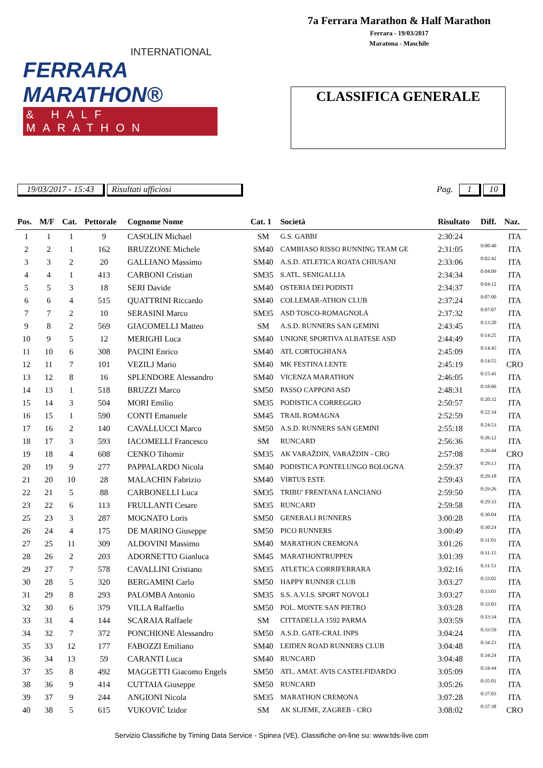7a Ferrara Marathon & Half Marathon
Ferrara - 19/03/2017
Maratona - Maschile
INTERNATIONAL
FERRARA MARATHON®
& HALF MARATHON
CLASSIFICA GENERALE
19/03/2017 - 15:43 Risultati ufficiosi Pag. 1 10
| Pos. | M/F | Cat. | Pettorale | Cognome Nome | Cat. 1 | Società | Risultato | Diff. | Naz. |
| --- | --- | --- | --- | --- | --- | --- | --- | --- | --- |
| 1 | 1 | 1 | 9 | CASOLIN Michael | SM | G.S. GABBI | 2:30:24 | | ITA |
| 2 | 2 | 1 | 162 | BRUZZONE Michele | SM40 | CAMBIASO RISSO RUNNING TEAM GE | 2:31:05 | 0:00:40 | ITA |
| 3 | 3 | 2 | 20 | GALLIANO Massimo | SM40 | A.S.D. ATLETICA ROATA CHIUSANI | 2:33:06 | 0:02:42 | ITA |
| 4 | 4 | 1 | 413 | CARBONI Cristian | SM35 | S.ATL. SENIGALLIA | 2:34:34 | 0:04:09 | ITA |
| 5 | 5 | 3 | 18 | SERI Davide | SM40 | OSTERIA DEI PODISTI | 2:34:37 | 0:04:12 | ITA |
| 6 | 6 | 4 | 515 | QUATTRINI Riccardo | SM40 | COLLEMAR-ATHON CLUB | 2:37:24 | 0:07:00 | ITA |
| 7 | 7 | 2 | 10 | SERASINI Marco | SM35 | ASD TOSCO-ROMAGNOLA | 2:37:32 | 0:07:07 | ITA |
| 9 | 8 | 2 | 569 | GIACOMELLI Matteo | SM | A.S.D. RUNNERS SAN GEMINI | 2:43:45 | 0:13:20 | ITA |
| 10 | 9 | 5 | 12 | MERIGHI Luca | SM40 | UNIONE SPORTIVA ALBATESE ASD | 2:44:49 | 0:14:25 | ITA |
| 11 | 10 | 6 | 308 | PACINI Enrico | SM40 | ATL CORTOGHIANA | 2:45:09 | 0:14:45 | ITA |
| 12 | 11 | 7 | 101 | VEZILJ Mario | SM40 | MK FESTINA LENTE | 2:45:19 | 0:14:55 | CRO |
| 13 | 12 | 8 | 16 | SPLENDORE Alessandro | SM40 | VICENZA MARATHON | 2:46:05 | 0:15:41 | ITA |
| 14 | 13 | 1 | 518 | BRUZZI Marco | SM50 | PASSO CAPPONI ASD | 2:48:31 | 0:18:06 | ITA |
| 15 | 14 | 3 | 504 | MORI Emilio | SM35 | PODISTICA CORREGGIO | 2:50:57 | 0:20:32 | ITA |
| 16 | 15 | 1 | 590 | CONTI Emanuele | SM45 | TRAIL ROMAGNA | 2:52:59 | 0:22:34 | ITA |
| 17 | 16 | 2 | 140 | CAVALLUCCI Marco | SM50 | A.S.D. RUNNERS SAN GEMINI | 2:55:18 | 0:24:53 | ITA |
| 18 | 17 | 3 | 593 | IACOMELLI Francesco | SM | RUNCARD | 2:56:36 | 0:26:12 | ITA |
| 19 | 18 | 4 | 608 | CENKO Tihomir | SM35 | AK VARAŽDIN, VARAŽDIN - CRO | 2:57:08 | 0:26:44 | CRO |
| 20 | 19 | 9 | 277 | PAPPALARDO Nicola | SM40 | PODISTICA PONTELUNGO BOLOGNA | 2:59:37 | 0:29:13 | ITA |
| 21 | 20 | 10 | 28 | MALACHIN Fabrizio | SM40 | VIRTUS ESTE | 2:59:43 | 0:29:18 | ITA |
| 22 | 21 | 5 | 88 | CARBONELLI Luca | SM35 | TRIBU' FRENTANA LANCIANO | 2:59:50 | 0:29:26 | ITA |
| 23 | 22 | 6 | 113 | FRULLANTI Cesare | SM35 | RUNCARD | 2:59:58 | 0:29:33 | ITA |
| 25 | 23 | 3 | 287 | MOGNATO Loris | SM50 | GENERALI RUNNERS | 3:00:28 | 0:30:04 | ITA |
| 26 | 24 | 4 | 175 | DE MARINO Giuseppe | SM50 | PICO RUNNERS | 3:00:49 | 0:30:24 | ITA |
| 27 | 25 | 11 | 309 | ALDOVINI Massimo | SM40 | MARATHON CREMONA | 3:01:26 | 0:31:01 | ITA |
| 28 | 26 | 2 | 203 | ADORNETTO Gianluca | SM45 | MARATHONTRUPPEN | 3:01:39 | 0:31:15 | ITA |
| 29 | 27 | 7 | 578 | CAVALLINI Cristiano | SM35 | ATLETICA CORRIFERRARA | 3:02:16 | 0:31:51 | ITA |
| 30 | 28 | 5 | 320 | BERGAMINI Carlo | SM50 | HAPPY RUNNER CLUB | 3:03:27 | 0:33:02 | ITA |
| 31 | 29 | 8 | 293 | PALOMBA Antonio | SM35 | S.S. A.V.I.S. SPORT NOVOLI | 3:03:27 | 0:33:03 | ITA |
| 32 | 30 | 6 | 379 | VILLA Raffaello | SM50 | POL. MONTE SAN PIETRO | 3:03:28 | 0:33:03 | ITA |
| 33 | 31 | 4 | 144 | SCARAIA Raffaele | SM | CITTADELLA 1592 PARMA | 3:03:59 | 0:33:34 | ITA |
| 34 | 32 | 7 | 372 | PONCHIONE Alessandro | SM50 | A.S.D. GATE-CRAL INPS | 3:04:24 | 0:33:59 | ITA |
| 35 | 33 | 12 | 177 | FABOZZI Emiliano | SM40 | LEIDEN ROAD RUNNERS CLUB | 3:04:48 | 0:34:23 | ITA |
| 36 | 34 | 13 | 59 | CARANTI Luca | SM40 | RUNCARD | 3:04:48 | 0:34:24 | ITA |
| 37 | 35 | 8 | 492 | MAGGETTI Giacomo Engels | SM50 | ATL. AMAT. AVIS CASTELFIDARDO | 3:05:09 | 0:34:44 | ITA |
| 38 | 36 | 9 | 414 | CUTTAIA Giuseppe | SM50 | RUNCARD | 3:05:26 | 0:35:01 | ITA |
| 39 | 37 | 9 | 244 | ANGIONI Nicola | SM35 | MARATHON CREMONA | 3:07:28 | 0:37:03 | ITA |
| 40 | 38 | 5 | 615 | VUKOVIĆ Izidor | SM | AK SLJEME, ZAGREB - CRO | 3:08:02 | 0:37:38 | CRO |
Servizio Classifiche by Timing Data Service - Spinea (VE). Classifiche on-line su: www.tds-live.com